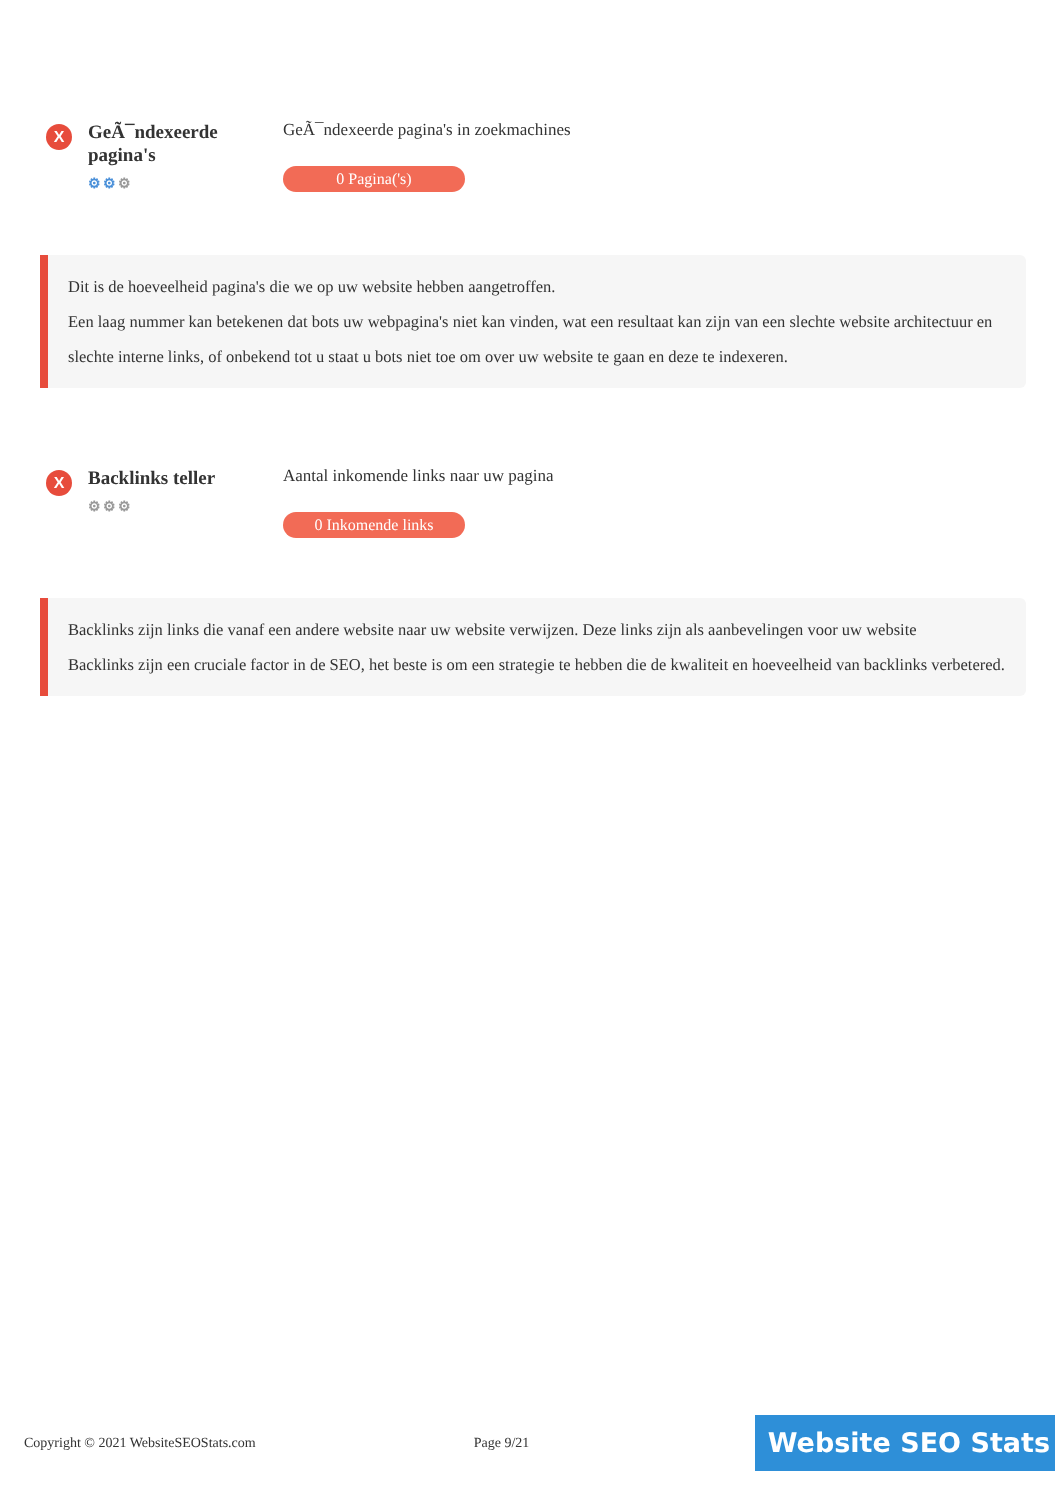X
GeÃ¯ndexeerde pagina's
⚙⚙⚙
GeÃ¯ndexeerde pagina's in zoekmachines
0 Pagina('s)
Dit is de hoeveelheid pagina's die we op uw website hebben aangetroffen.
Een laag nummer kan betekenen dat bots uw webpagina's niet kan vinden, wat een resultaat kan zijn van een slechte website architectuur en slechte interne links, of onbekend tot u staat u bots niet toe om over uw website te gaan en deze te indexeren.
X
Backlinks teller
⚙⚙⚙
Aantal inkomende links naar uw pagina
0 Inkomende links
Backlinks zijn links die vanaf een andere website naar uw website verwijzen. Deze links zijn als aanbevelingen voor uw website
Backlinks zijn een cruciale factor in de SEO, het beste is om een strategie te hebben die de kwaliteit en hoeveelheid van backlinks verbetered.
Copyright © 2021 WebsiteSEOStats.com Page 9/21
Website SEO Stats